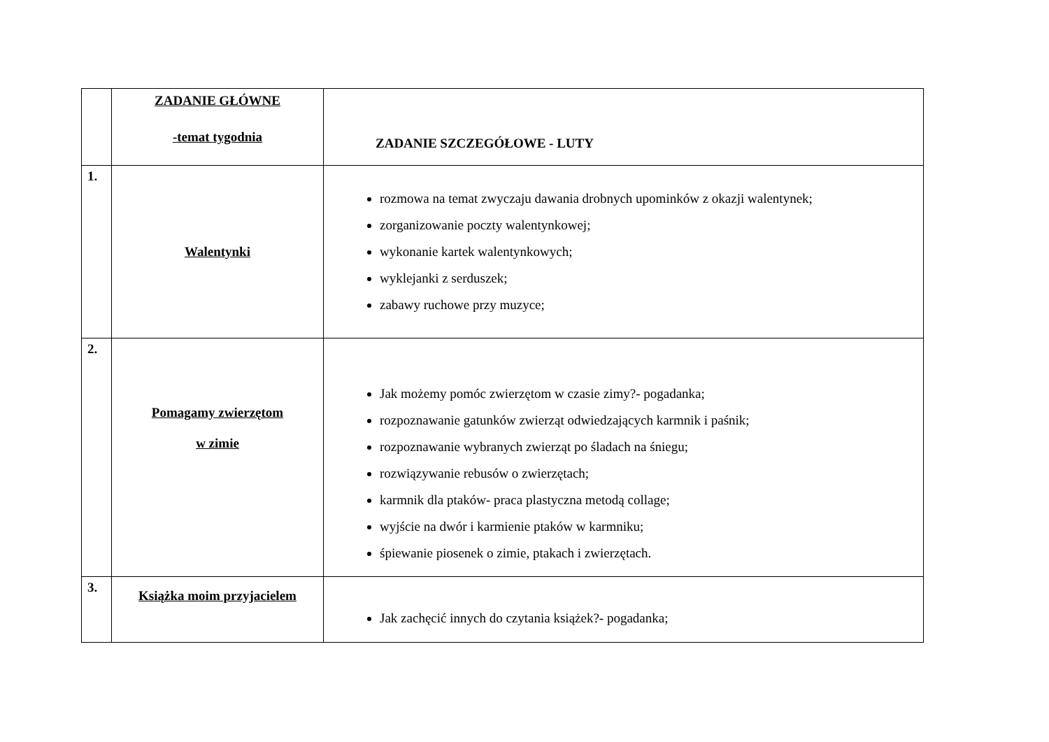| | ZADANIE GŁÓWNE -temat tygodnia | ZADANIE SZCZEGÓŁOWE - LUTY |
| 1. | Walentynki | rozmowa na temat zwyczaju dawania drobnych upominków z okazji walentynek; zorganizowanie poczty walentynkowej; wykonanie kartek walentynkowych; wyklejanki z serduszek; zabawy ruchowe przy muzyce; |
| 2. | Pomagamy zwierzętom w zimie | Jak możemy pomóc zwierzętom w czasie zimy?- pogadanka; rozpoznawanie gatunków zwierząt odwiedzających karmnik i paśnik; rozpoznawanie wybranych zwierząt po śladach na śniegu; rozwiązywanie rebusów o zwierzętach; karmnik dla ptaków- praca plastyczna metodą collage; wyjście na dwór i karmienie ptaków w karmniku; śpiewanie piosenek o zimie, ptakach i zwierzętach. |
| 3. | Książka moim przyjacielem | Jak zachęcić innych do czytania książek?- pogadanka; |